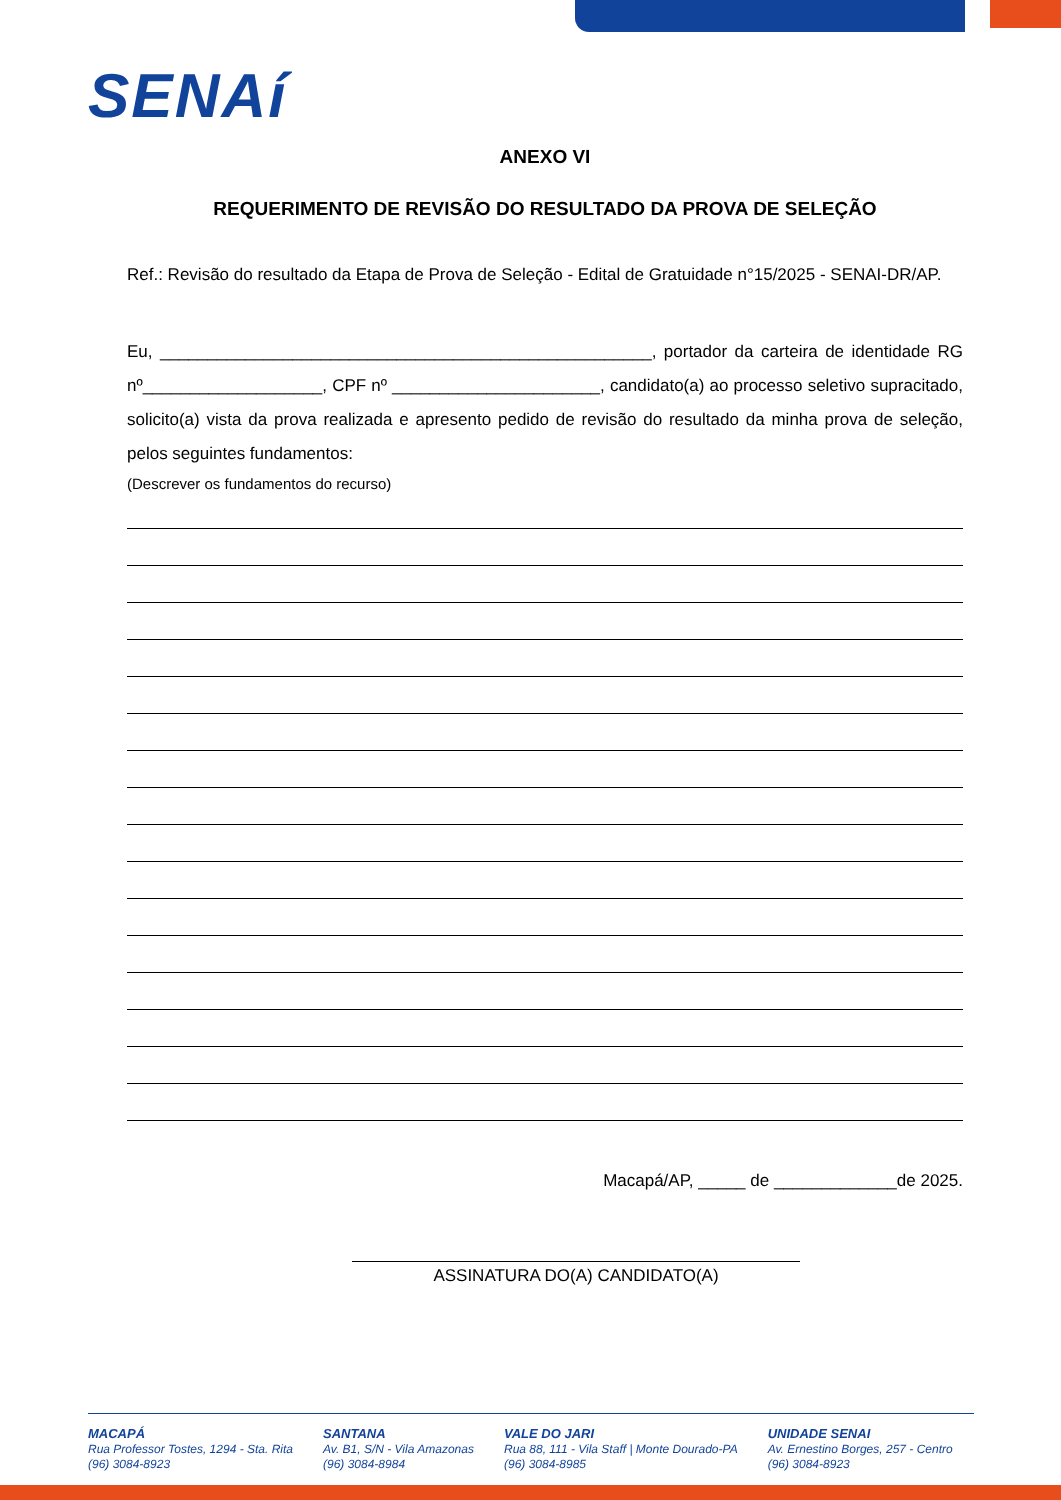SENAí
ANEXO VI
REQUERIMENTO DE REVISÃO DO RESULTADO DA PROVA DE SELEÇÃO
Ref.: Revisão do resultado da Etapa de Prova de Seleção - Edital de Gratuidade n°15/2025 - SENAI-DR/AP.
Eu, ____________________________________________________, portador da carteira de identidade RG nº___________________, CPF nº ______________________, candidato(a) ao processo seletivo supracitado, solicito(a) vista da prova realizada e apresento pedido de revisão do resultado da minha prova de seleção, pelos seguintes fundamentos:
(Descrever os fundamentos do recurso)
Macapá/AP, _____ de _____________de 2025.
ASSINATURA DO(A) CANDIDATO(A)
MACAPÁ
Rua Professor Tostes, 1294 - Sta. Rita
(96) 3084-8923
SANTANA
Av. B1, S/N - Vila Amazonas
(96) 3084-8984
VALE DO JARI
Rua 88, 111 - Vila Staff | Monte Dourado-PA
(96) 3084-8985
UNIDADE SENAI
Av. Ernestino Borges, 257 - Centro
(96) 3084-8923